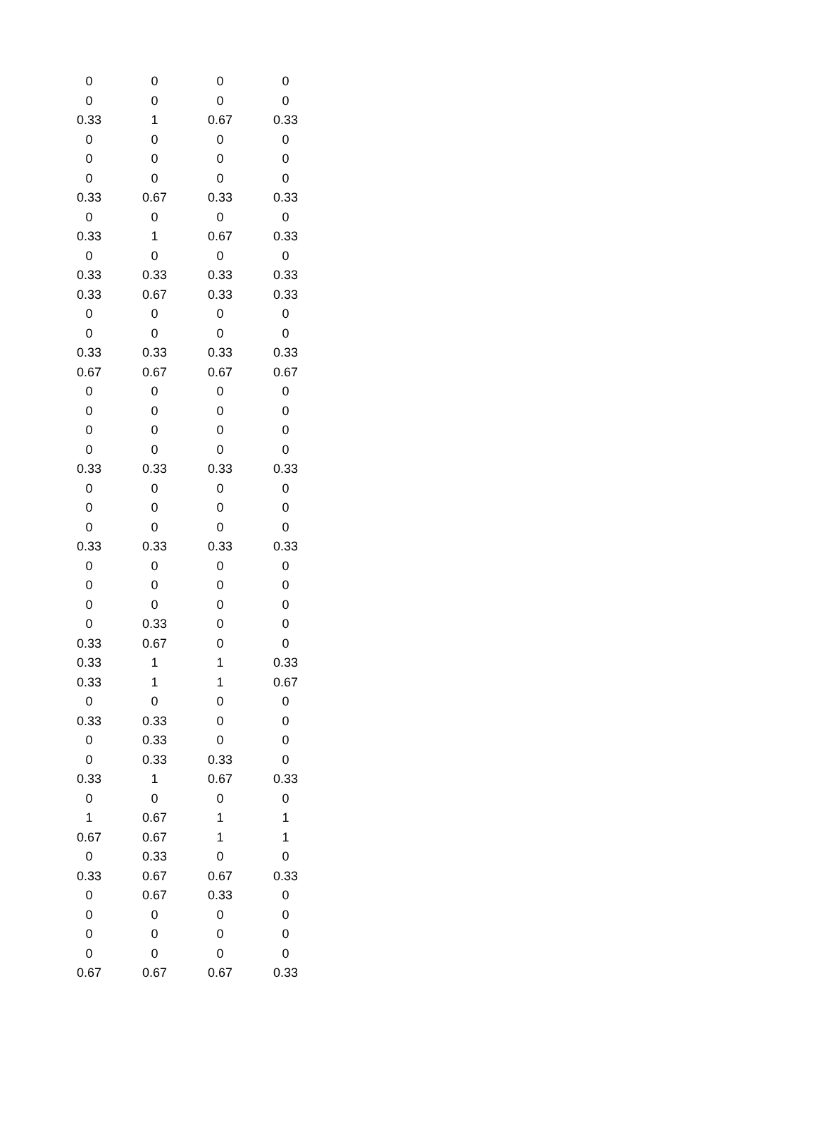| | 0 | 0 | 0 | 0 |
| | 0 | 0 | 0 | 0 |
| | 0.33 | 1 | 0.67 | 0.33 |
| | 0 | 0 | 0 | 0 |
| | 0 | 0 | 0 | 0 |
| | 0 | 0 | 0 | 0 |
| | 0.33 | 0.67 | 0.33 | 0.33 |
| | 0 | 0 | 0 | 0 |
| | 0.33 | 1 | 0.67 | 0.33 |
| | 0 | 0 | 0 | 0 |
| | 0.33 | 0.33 | 0.33 | 0.33 |
| | 0.33 | 0.67 | 0.33 | 0.33 |
| | 0 | 0 | 0 | 0 |
| | 0 | 0 | 0 | 0 |
| | 0.33 | 0.33 | 0.33 | 0.33 |
| | 0.67 | 0.67 | 0.67 | 0.67 |
| | 0 | 0 | 0 | 0 |
| | 0 | 0 | 0 | 0 |
| | 0 | 0 | 0 | 0 |
| | 0 | 0 | 0 | 0 |
| | 0.33 | 0.33 | 0.33 | 0.33 |
| | 0 | 0 | 0 | 0 |
| | 0 | 0 | 0 | 0 |
| | 0 | 0 | 0 | 0 |
| | 0.33 | 0.33 | 0.33 | 0.33 |
| | 0 | 0 | 0 | 0 |
| | 0 | 0 | 0 | 0 |
| | 0 | 0 | 0 | 0 |
| | 0 | 0.33 | 0 | 0 |
| | 0.33 | 0.67 | 0 | 0 |
| | 0.33 | 1 | 1 | 0.33 |
| | 0.33 | 1 | 1 | 0.67 |
| | 0 | 0 | 0 | 0 |
| | 0.33 | 0.33 | 0 | 0 |
| | 0 | 0.33 | 0 | 0 |
| | 0 | 0.33 | 0.33 | 0 |
| | 0.33 | 1 | 0.67 | 0.33 |
| | 0 | 0 | 0 | 0 |
| | 1 | 0.67 | 1 | 1 |
| | 0.67 | 0.67 | 1 | 1 |
| | 0 | 0.33 | 0 | 0 |
| | 0.33 | 0.67 | 0.67 | 0.33 |
| | 0 | 0.67 | 0.33 | 0 |
| | 0 | 0 | 0 | 0 |
| | 0 | 0 | 0 | 0 |
| | 0 | 0 | 0 | 0 |
| | 0.67 | 0.67 | 0.67 | 0.33 |